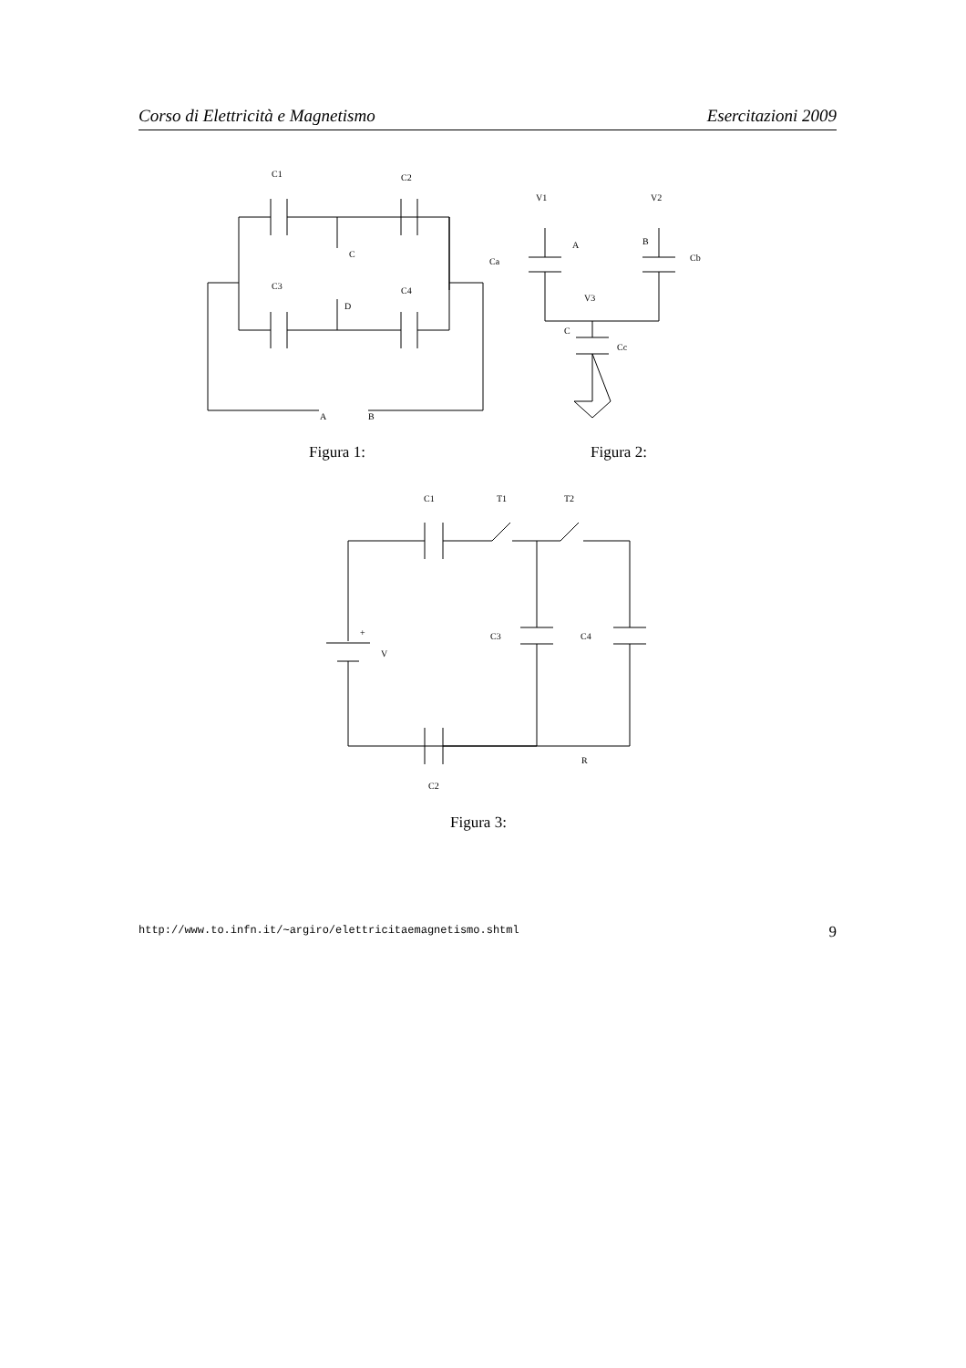Corso di Elettricità e Magnetismo Esercitazioni 2009
C1
C2
C
Ca
C3
C4
D
A
B
V1
V2
A
B
Cb
V3
C
Cc
C1
T1
T2
+
V
C3
C4
R
C2
Figura 1: Figura 2:
Figura 3:
http://www.to.infn.it/∼argiro/elettricitaemagnetismo.shtml 9